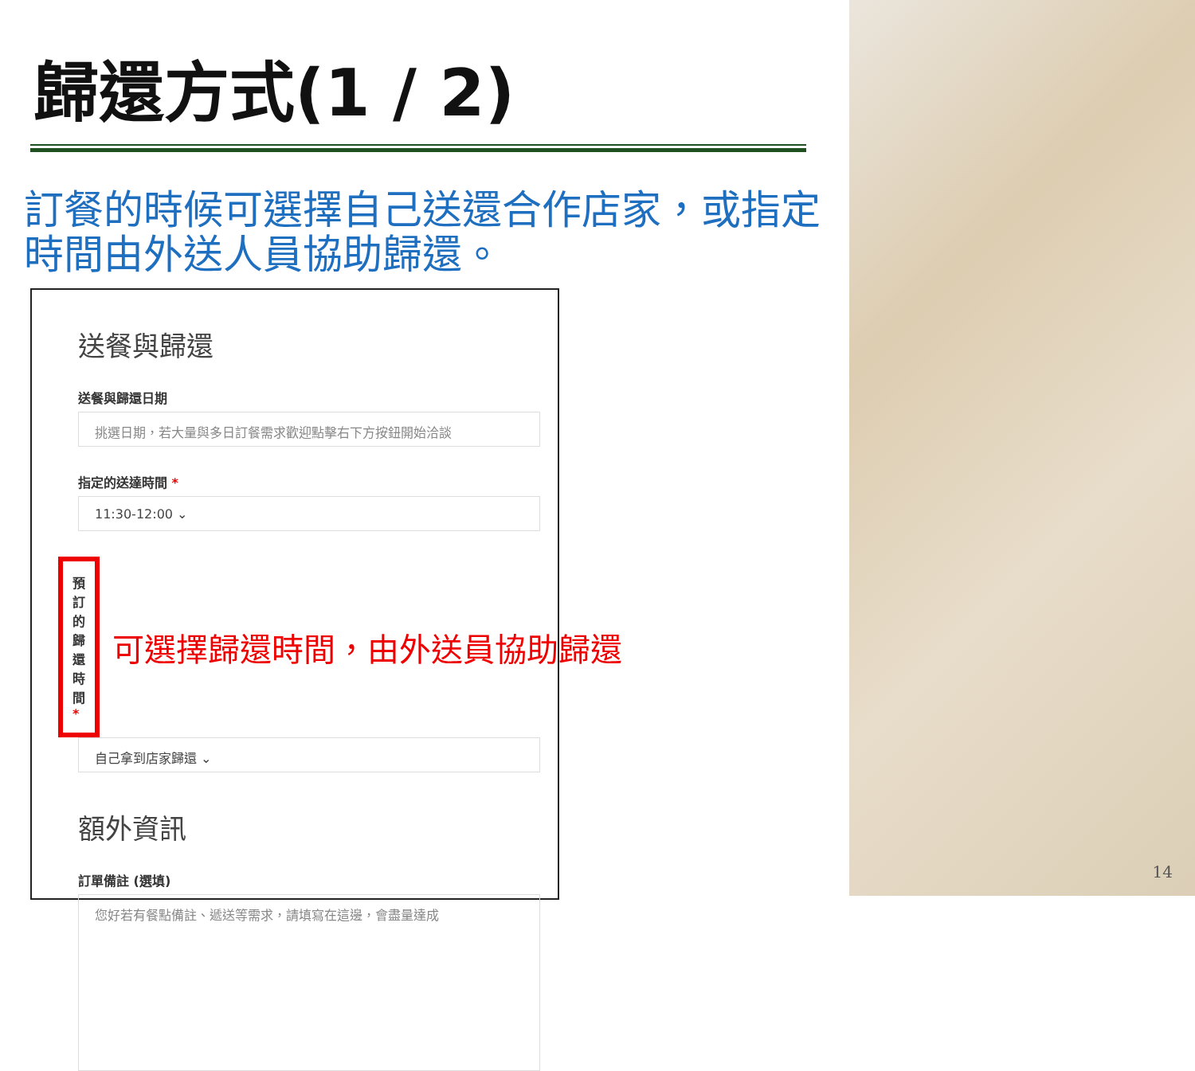歸還方式(1 / 2)
訂餐的時候可選擇自己送還合作店家，或指定時間由外送人員協助歸還。
送餐與歸還
送餐與歸還日期
挑選日期，若大量與多日訂餐需求歡迎點擊右下方按鈕開始洽談
指定的送達時間 *
11:30-12:00 ⌄
預訂的歸還時間 *
可選擇歸還時間，由外送員協助歸還
自己拿到店家歸還 ⌄
額外資訊
訂單備註 (選填)
您好若有餐點備註、遞送等需求，請填寫在這邊，會盡量達成
14